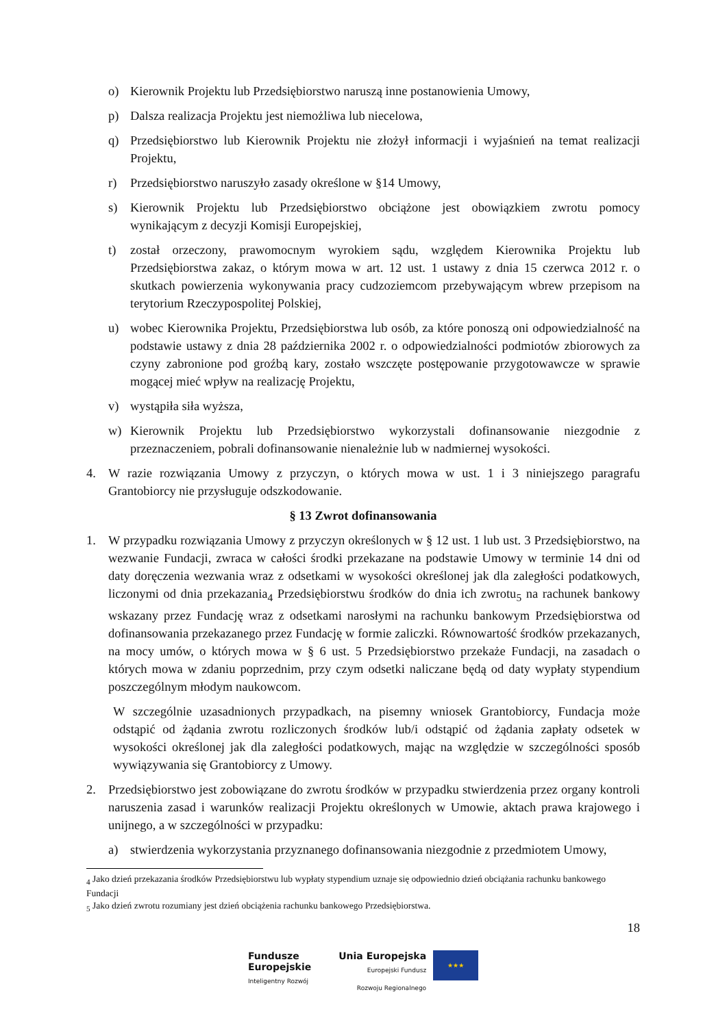o) Kierownik Projektu lub Przedsiębiorstwo naruszą inne postanowienia Umowy,
p) Dalsza realizacja Projektu jest niemożliwa lub niecelowa,
q) Przedsiębiorstwo lub Kierownik Projektu nie złożył informacji i wyjaśnień na temat realizacji Projektu,
r) Przedsiębiorstwo naruszyło zasady określone w §14 Umowy,
s) Kierownik Projektu lub Przedsiębiorstwo obciążone jest obowiązkiem zwrotu pomocy wynikającym z decyzji Komisji Europejskiej,
t) został orzeczony, prawomocnym wyrokiem sądu, względem Kierownika Projektu lub Przedsiębiorstwa zakaz, o którym mowa w art. 12 ust. 1 ustawy z dnia 15 czerwca 2012 r. o skutkach powierzenia wykonywania pracy cudzoziemcom przebywającym wbrew przepisom na terytorium Rzeczypospolitej Polskiej,
u) wobec Kierownika Projektu, Przedsiębiorstwa lub osób, za które ponoszą oni odpowiedzialność na podstawie ustawy z dnia 28 października 2002 r. o odpowiedzialności podmiotów zbiorowych za czyny zabronione pod groźbą kary, zostało wszczęte postępowanie przygotowawcze w sprawie mogącej mieć wpływ na realizację Projektu,
v) wystąpiła siła wyższa,
w) Kierownik Projektu lub Przedsiębiorstwo wykorzystali dofinansowanie niezgodnie z przeznaczeniem, pobrali dofinansowanie nienależnie lub w nadmiernej wysokości.
4. W razie rozwiązania Umowy z przyczyn, o których mowa w ust. 1 i 3 niniejszego paragrafu Grantobiorcy nie przysługuje odszkodowanie.
§ 13 Zwrot dofinansowania
1. W przypadku rozwiązania Umowy z przyczyn określonych w § 12 ust. 1 lub ust. 3 Przedsiębiorstwo, na wezwanie Fundacji, zwraca w całości środki przekazane na podstawie Umowy w terminie 14 dni od daty doręczenia wezwania wraz z odsetkami w wysokości określonej jak dla zaległości podatkowych, liczonymi od dnia przekazania<sub>4</sub> Przedsiębiorstwu środków do dnia ich zwrotu<sub>5</sub> na rachunek bankowy wskazany przez Fundację wraz z odsetkami narosłymi na rachunku bankowym Przedsiębiorstwa od dofinansowania przekazanego przez Fundację w formie zaliczki. Równowartość środków przekazanych, na mocy umów, o których mowa w § 6 ust. 5 Przedsiębiorstwo przekaże Fundacji, na zasadach o których mowa w zdaniu poprzednim, przy czym odsetki naliczane będą od daty wypłaty stypendium poszczególnym młodym naukowcom.
W szczególnie uzasadnionych przypadkach, na pisemny wniosek Grantobiorcy, Fundacja może odstąpić od żądania zwrotu rozliczonych środków lub/i odstąpić od żądania zapłaty odsetek w wysokości określonej jak dla zaległości podatkowych, mając na względzie w szczególności sposób wywiązywania się Grantobiorcy z Umowy.
2. Przedsiębiorstwo jest zobowiązane do zwrotu środków w przypadku stwierdzenia przez organy kontroli naruszenia zasad i warunków realizacji Projektu określonych w Umowie, aktach prawa krajowego i unijnego, a w szczególności w przypadku:
a) stwierdzenia wykorzystania przyznanego dofinansowania niezgodnie z przedmiotem Umowy,
<sub>4</sub> Jako dzień przekazania środków Przedsiębiorstwu lub wypłaty stypendium uznaje się odpowiednio dzień obciążania rachunku bankowego Fundacji
<sub>5</sub> Jako dzień zwrotu rozumiany jest dzień obciążenia rachunku bankowego Przedsiębiorstwa.
18
Fundusze
Europejskie
Inteligentny Rozwój
Unia Europejska
Europejski Fundusz
Rozwoju Regionalnego
★★★